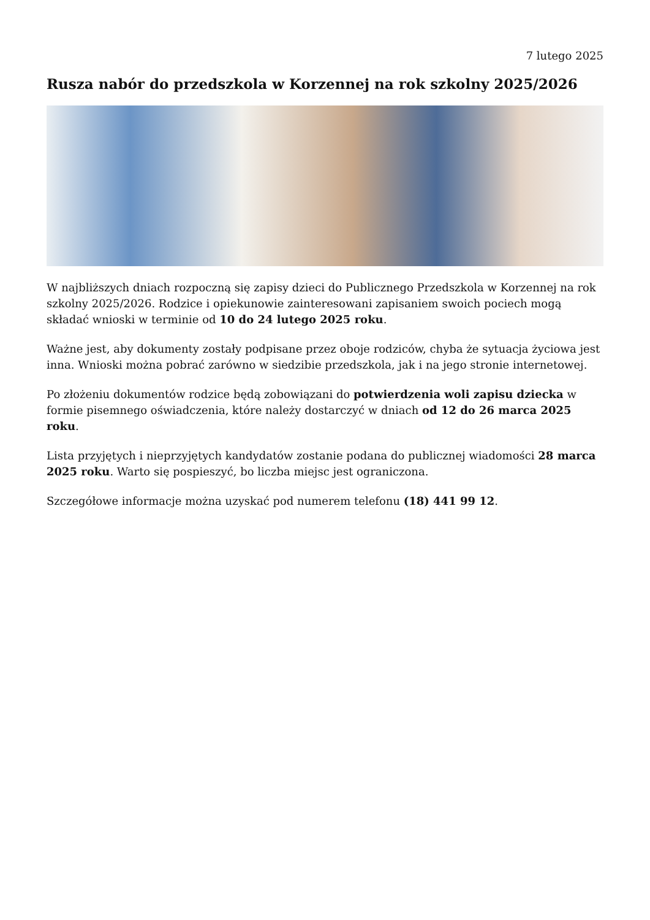7 lutego 2025
Rusza nabór do przedszkola w Korzennej na rok szkolny 2025/2026
W najbliższych dniach rozpoczną się zapisy dzieci do Publicznego Przedszkola w Korzennej na rok szkolny 2025/2026. Rodzice i opiekunowie zainteresowani zapisaniem swoich pociech mogą składać wnioski w terminie od 10 do 24 lutego 2025 roku.
Ważne jest, aby dokumenty zostały podpisane przez oboje rodziców, chyba że sytuacja życiowa jest inna. Wnioski można pobrać zarówno w siedzibie przedszkola, jak i na jego stronie internetowej.
Po złożeniu dokumentów rodzice będą zobowiązani do potwierdzenia woli zapisu dziecka w formie pisemnego oświadczenia, które należy dostarczyć w dniach od 12 do 26 marca 2025 roku.
Lista przyjętych i nieprzyjętych kandydatów zostanie podana do publicznej wiadomości 28 marca 2025 roku. Warto się pospieszyć, bo liczba miejsc jest ograniczona.
Szczegółowe informacje można uzyskać pod numerem telefonu (18) 441 99 12.